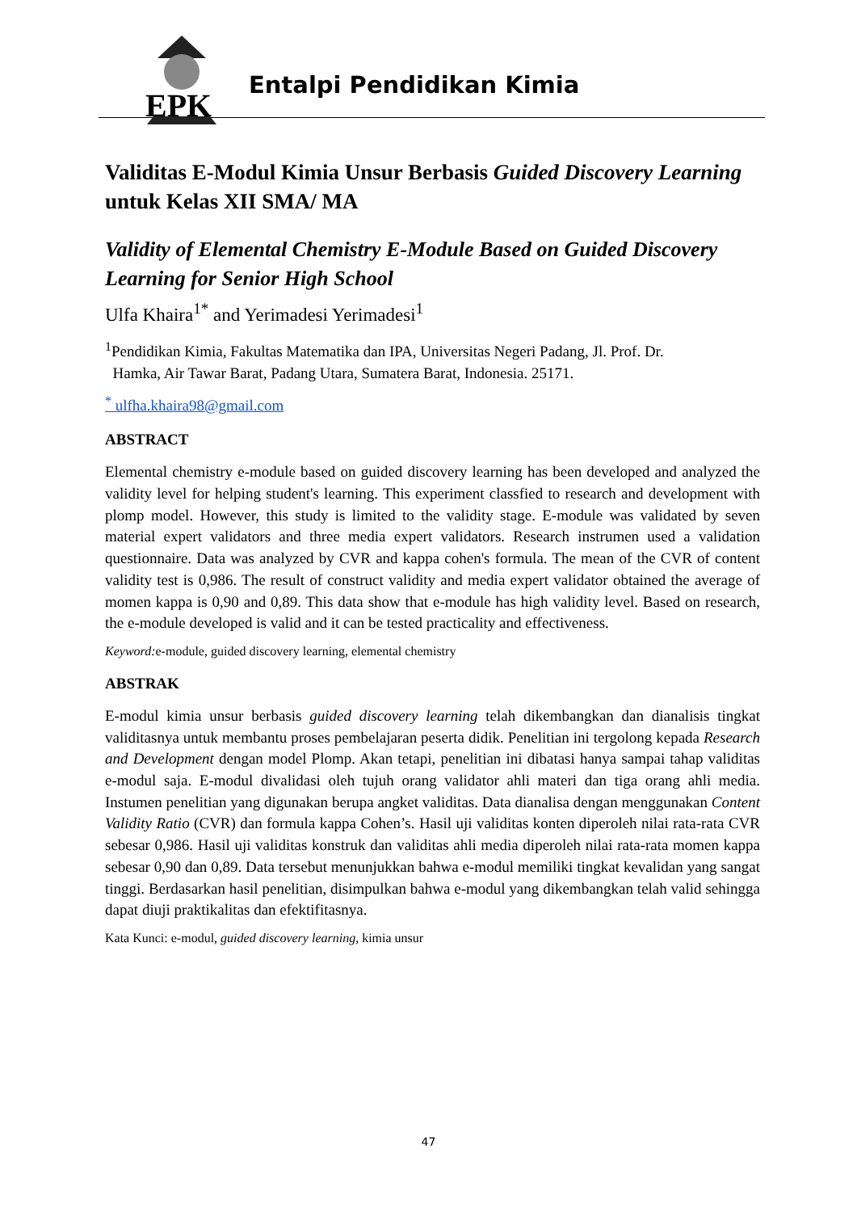EPK
Entalpi Pendidikan Kimia
Validitas E-Modul Kimia Unsur Berbasis Guided Discovery Learning untuk Kelas XII SMA/ MA
Validity of Elemental Chemistry E-Module Based on Guided Discovery Learning for Senior High School
Ulfa Khaira<sup>1*</sup> and Yerimadesi Yerimadesi<sup>1</sup>
<sup>1</sup> Pendidikan Kimia, Fakultas Matematika dan IPA, Universitas Negeri Padang, Jl. Prof. Dr.
Hamka, Air Tawar Barat, Padang Utara, Sumatera Barat, Indonesia. 25171.
<sup>*</sup> ulfha.khaira98@gmail.com
ABSTRACT
Elemental chemistry e-module based on guided discovery learning has been developed and analyzed the validity level for helping student's learning. This experiment classfied to research and development with plomp model. However, this study is limited to the validity stage. E-module was validated by seven material expert validators and three media expert validators. Research instrumen used a validation questionnaire. Data was analyzed by CVR and kappa cohen's formula. The mean of the CVR of content validity test is 0,986. The result of construct validity and media expert validator obtained the average of momen kappa is 0,90 and 0,89. This data show that e-module has high validity level. Based on research, the e-module developed is valid and it can be tested practicality and effectiveness.
Keyword: e-module, guided discovery learning, elemental chemistry
ABSTRAK
E-modul kimia unsur berbasis guided discovery learning telah dikembangkan dan dianalisis tingkat validitasnya untuk membantu proses pembelajaran peserta didik. Penelitian ini tergolong kepada Research and Development dengan model Plomp. Akan tetapi, penelitian ini dibatasi hanya sampai tahap validitas e-modul saja. E-modul divalidasi oleh tujuh orang validator ahli materi dan tiga orang ahli media. Instumen penelitian yang digunakan berupa angket validitas. Data dianalisa dengan menggunakan Content Validity Ratio (CVR) dan formula kappa Cohen’s. Hasil uji validitas konten diperoleh nilai rata-rata CVR sebesar 0,986. Hasil uji validitas konstruk dan validitas ahli media diperoleh nilai rata-rata momen kappa sebesar 0,90 dan 0,89. Data tersebut menunjukkan bahwa e-modul memiliki tingkat kevalidan yang sangat tinggi. Berdasarkan hasil penelitian, disimpulkan bahwa e-modul yang dikembangkan telah valid sehingga dapat diuji praktikalitas dan efektifitasnya.
Kata Kunci: e-modul, guided discovery learning, kimia unsur
47